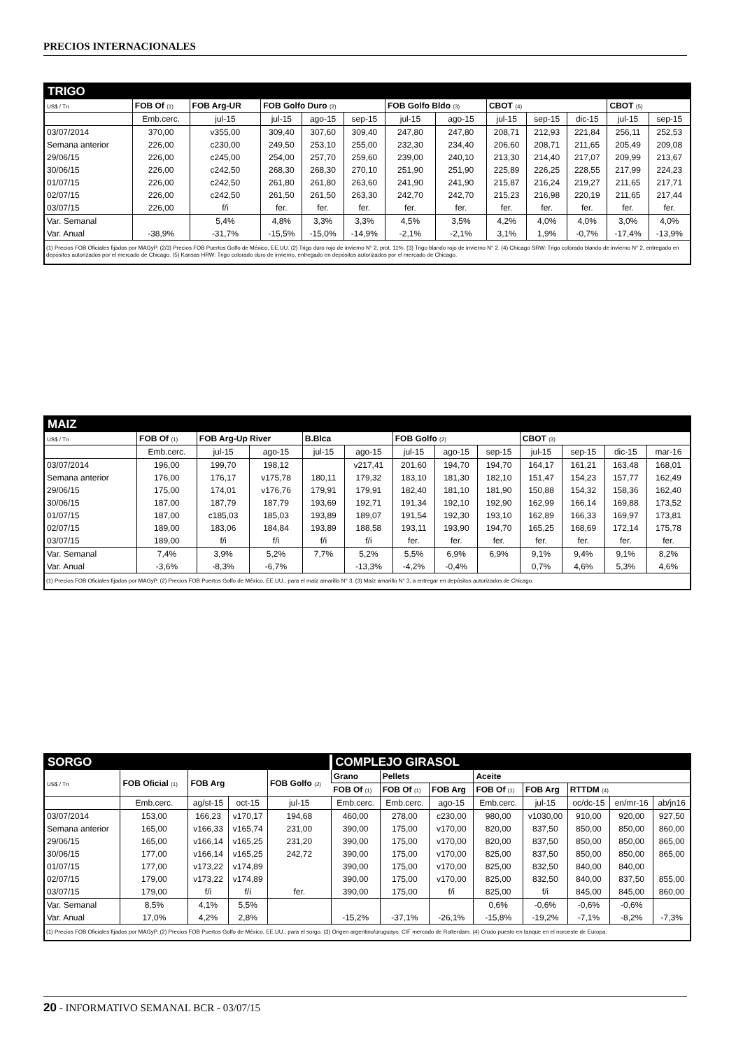PRECIOS INTERNACIONALES
TRIGO
| US$ / Tn | FOB Of (1) | FOB Arg-UR | FOB Golfo Duro (2) | | | FOB Golfo Bldo (3) | | CBOT (4) | | | CBOT (5) | |
| --- | --- | --- | --- | --- | --- | --- | --- | --- | --- | --- | --- | --- |
| | Emb.cerc. | jul-15 | jul-15 | ago-15 | sep-15 | jul-15 | ago-15 | jul-15 | sep-15 | dic-15 | jul-15 | sep-15 |
| 03/07/2014 | 370,00 | v355,00 | 309,40 | 307,60 | 309,40 | 247,80 | 247,80 | 208,71 | 212,93 | 221,84 | 256,11 | 252,53 |
| Semana anterior | 226,00 | c230,00 | 249,50 | 253,10 | 255,00 | 232,30 | 234,40 | 206,60 | 208,71 | 211,65 | 205,49 | 209,08 |
| 29/06/15 | 226,00 | c245,00 | 254,00 | 257,70 | 259,60 | 239,00 | 240,10 | 213,30 | 214,40 | 217,07 | 209,99 | 213,67 |
| 30/06/15 | 226,00 | c242,50 | 268,30 | 268,30 | 270,10 | 251,90 | 251,90 | 225,89 | 226,25 | 228,55 | 217,99 | 224,23 |
| 01/07/15 | 226,00 | c242,50 | 261,80 | 261,80 | 263,60 | 241,90 | 241,90 | 215,87 | 216,24 | 219,27 | 211,65 | 217,71 |
| 02/07/15 | 226,00 | c242,50 | 261,50 | 261,50 | 263,30 | 242,70 | 242,70 | 215,23 | 216,98 | 220,19 | 211,65 | 217,44 |
| 03/07/15 | 226,00 | f/i | fer. | fer. | fer. | fer. | fer. | fer. | fer. | fer. | fer. | fer. |
| Var. Semanal | | 5,4% | 4,8% | 3,3% | 3,3% | 4,5% | 3,5% | 4,2% | 4,0% | 4,0% | 3,0% | 4,0% |
| Var. Anual | -38,9% | -31,7% | -15,5% | -15,0% | -14,9% | -2,1% | -2,1% | 3,1% | 1,9% | -0,7% | -17,4% | -13,9% |
(1) Precios FOB Oficiales fijados por MAGyP. (2/3) Precios FOB Puertos Golfo de México, EE.UU. (2) Trigo duro rojo de invierno N° 2, prot. 11%. (3) Trigo blando rojo de invierno N° 2. (4) Chicago SRW: Trigo colorado blando de invierno N° 2, entregado en depósitos autorizados por el mercado de Chicago. (5) Kansas HRW: Trigo colorado duro de invierno, entregado en depósitos autorizados por el mercado de Chicago.
MAIZ
| US$ / Tn | FOB Of (1) | FOB Arg-Up River | | B.Blca | | FOB Golfo (2) | | | CBOT (3) | | | |
| --- | --- | --- | --- | --- | --- | --- | --- | --- | --- | --- | --- | --- |
| | Emb.cerc. | jul-15 | ago-15 | jul-15 | ago-15 | jul-15 | ago-15 | sep-15 | jul-15 | sep-15 | dic-15 | mar-16 |
| 03/07/2014 | 196,00 | 199,70 | 198,12 | | v217,41 | 201,60 | 194,70 | 194,70 | 164,17 | 161,21 | 163,48 | 168,01 |
| Semana anterior | 176,00 | 176,17 | v175,78 | 180,11 | 179,32 | 183,10 | 181,30 | 182,10 | 151,47 | 154,23 | 157,77 | 162,49 |
| 29/06/15 | 175,00 | 174,01 | v176,76 | 179,91 | 179,91 | 182,40 | 181,10 | 181,90 | 150,88 | 154,32 | 158,36 | 162,40 |
| 30/06/15 | 187,00 | 187,79 | 187,79 | 193,69 | 192,71 | 191,34 | 192,10 | 192,90 | 162,99 | 166,14 | 169,88 | 173,52 |
| 01/07/15 | 187,00 | c185,03 | 185,03 | 193,89 | 189,07 | 191,54 | 192,30 | 193,10 | 162,89 | 166,33 | 169,97 | 173,81 |
| 02/07/15 | 189,00 | 183,06 | 184,84 | 193,89 | 188,58 | 193,11 | 193,90 | 194,70 | 165,25 | 168,69 | 172,14 | 175,78 |
| 03/07/15 | 189,00 | f/i | f/i | f/i | f/i | fer. | fer. | fer. | fer. | fer. | fer. | fer. |
| Var. Semanal | 7,4% | 3,9% | 5,2% | 7,7% | 5,2% | 5,5% | 6,9% | 6,9% | 9,1% | 9,4% | 9,1% | 8,2% |
| Var. Anual | -3,6% | -8,3% | -6,7% | | -13,3% | -4,2% | -0,4% | | 0,7% | 4,6% | 5,3% | 4,6% |
(1) Precios FOB Oficiales fijados por MAGyP. (2) Precios FOB Puertos Golfo de México, EE.UU., para el maíz amarillo N° 3. (3) Maíz amarillo N° 3, a entregar en depósitos autorizados de Chicago.
| SORGO | | | | | COMPLEJO GIRASOL | | | | | | | |
| US$ / Tn | FOB Oficial (1) | FOB Arg | | FOB Golfo (2) | Grano | Pellets | | Aceite | | | | |
| | | | | | FOB Of (1) | FOB Of (1) | FOB Arg | FOB Of (1) | FOB Arg | RTTDM (4) | | |
| | Emb.cerc. | ag/st-15 | oct-15 | jul-15 | Emb.cerc. | Emb.cerc. | ago-15 | Emb.cerc. | jul-15 | oc/dc-15 | en/mr-16 | ab/jn16 |
| 03/07/2014 | 153,00 | 166,23 | v170,17 | 194,68 | 460,00 | 278,00 | c230,00 | 980,00 | v1030,00 | 910,00 | 920,00 | 927,50 |
| Semana anterior | 165,00 | v166,33 | v165,74 | 231,00 | 390,00 | 175,00 | v170,00 | 820,00 | 837,50 | 850,00 | 850,00 | 860,00 |
| 29/06/15 | 165,00 | v166,14 | v165,25 | 231,20 | 390,00 | 175,00 | v170,00 | 820,00 | 837,50 | 850,00 | 850,00 | 865,00 |
| 30/06/15 | 177,00 | v166,14 | v165,25 | 242,72 | 390,00 | 175,00 | v170,00 | 825,00 | 837,50 | 850,00 | 850,00 | 865,00 |
| 01/07/15 | 177,00 | v173,22 | v174,89 | | 390,00 | 175,00 | v170,00 | 825,00 | 832,50 | 840,00 | 840,00 | |
| 02/07/15 | 179,00 | v173,22 | v174,89 | | 390,00 | 175,00 | v170,00 | 825,00 | 832,50 | 840,00 | 837,50 | 855,00 |
| 03/07/15 | 179,00 | f/i | f/i | fer. | 390,00 | 175,00 | f/i | 825,00 | f/i | 845,00 | 845,00 | 860,00 |
| Var. Semanal | 8,5% | 4,1% | 5,5% | | | | | 0,6% | -0,6% | -0,6% | -0,6% | |
| Var. Anual | 17,0% | 4,2% | 2,8% | | -15,2% | -37,1% | -26,1% | -15,8% | -19,2% | -7,1% | -8,2% | -7,3% |
(1) Precios FOB Oficiales fijados por MAGyP. (2) Precios FOB Puertos Golfo de México, EE.UU., para el sorgo. (3) Origen argentino/uruguayo. CIF mercado de Rotterdam. (4) Crudo puesto en tanque en el noroeste de Europa.
20 - INFORMATIVO SEMANAL BCR - 03/07/15